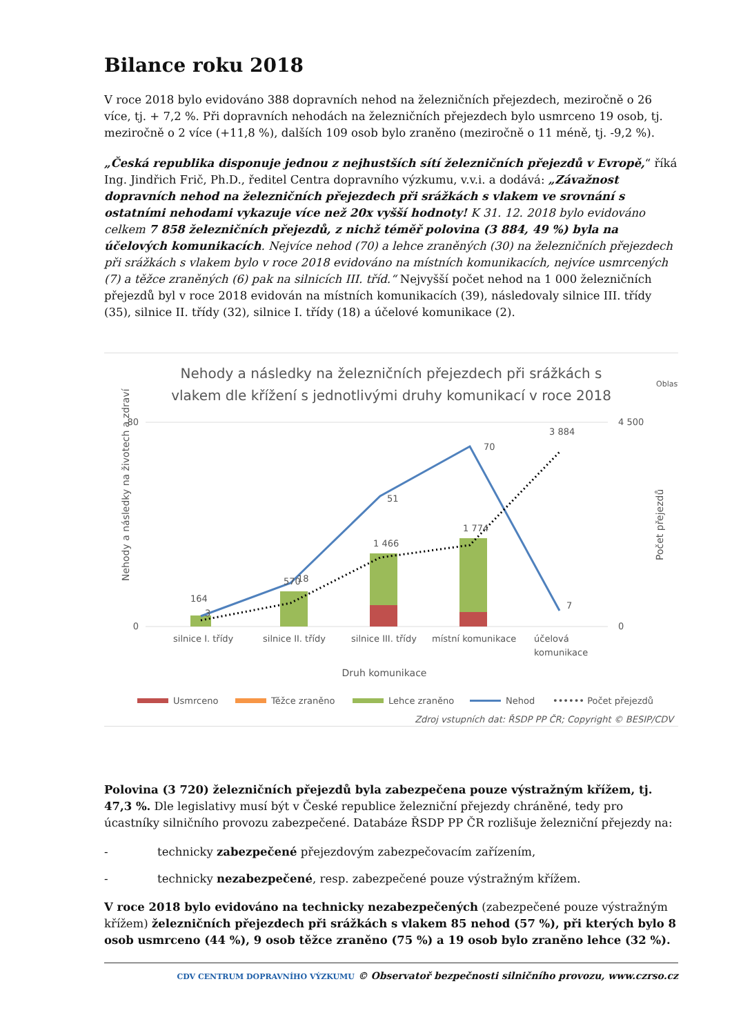Bilance roku 2018
V roce 2018 bylo evidováno 388 dopravních nehod na železničních přejezdech, meziročně o 26 více, tj. + 7,2 %. Při dopravních nehodách na železničních přejezdech bylo usmrceno 19 osob, tj. meziročně o 2 více (+11,8 %), dalších 109 osob bylo zraněno (meziročně o 11 méně, tj. -9,2 %).
„Česká republika disponuje jednou z nejhustších sítí železničních přejezdů v Evropě,“ říká Ing. Jindřich Frič, Ph.D., ředitel Centra dopravního výzkumu, v.v.i. a dodává: „Závažnost dopravních nehod na železničních přejezdech při srážkách s vlakem ve srovnání s ostatními nehodami vykazuje více než 20x vyšší hodnoty! K 31. 12. 2018 bylo evidováno celkem 7 858 železničních přejezdů, z nichž téměř polovina (3 884, 49 %) byla na účelových komunikacích. Nejvíce nehod (70) a lehce zraněných (30) na železničních přejezdech při srážkách s vlakem bylo v roce 2018 evidováno na místních komunikacích, nejvíce usmrcených (7) a těžce zraněných (6) pak na silnicích III. tříd.“ Nejvyšší počet nehod na 1 000 železničních přejezdů byl v roce 2018 evidován na místních komunikacích (39), následovaly silnice III. třídy (35), silnice II. třídy (32), silnice I. třídy (18) a účelové komunikace (2).
Nehody a následky na železničních přejezdech při srážkách s
vlakem dle křížení s jednotlivými druhy komunikací v roce 2018
Oblast
80
0
4 500
0
Nehody a následky na životech a zdraví
Počet přejezdů
3
18
51
70
7
164
570
1 466
1 774
3 884
silnice I. třídy
silnice II. třídy
silnice III. třídy
místní komunikace
účelová
komunikace
Druh komunikace
Usmrceno
Těžce zraněno
Lehce zraněno
Nehod
•••••• Počet přejezdů
Zdroj vstupních dat: ŘSDP PP ČR; Copyright © BESIP/CDV
Polovina (3 720) železničních přejezdů byla zabezpečena pouze výstražným křížem, tj. 47,3 %. Dle legislativy musí být v České republice železniční přejezdy chráněné, tedy pro úcastníky silničního provozu zabezpečené. Databáze ŘSDP PP ČR rozlišuje železniční přejezdy na:
- technicky zabezpečené přejezdovým zabezpečovacím zařízením,
- technicky nezabezpečené, resp. zabezpečené pouze výstražným křížem.
V roce 2018 bylo evidováno na technicky nezabezpečených (zabezpečené pouze výstražným křížem) železničních přejezdech při srážkách s vlakem 85 nehod (57 %), při kterých bylo 8 osob usmrceno (44 %), 9 osob těžce zraněno (75 %) a 19 osob bylo zraněno lehce (32 %).
CDV CENTRUM DOPRAVNÍHO VÝZKUMU © Observatoř bezpečnosti silničního provozu, www.czrso.cz